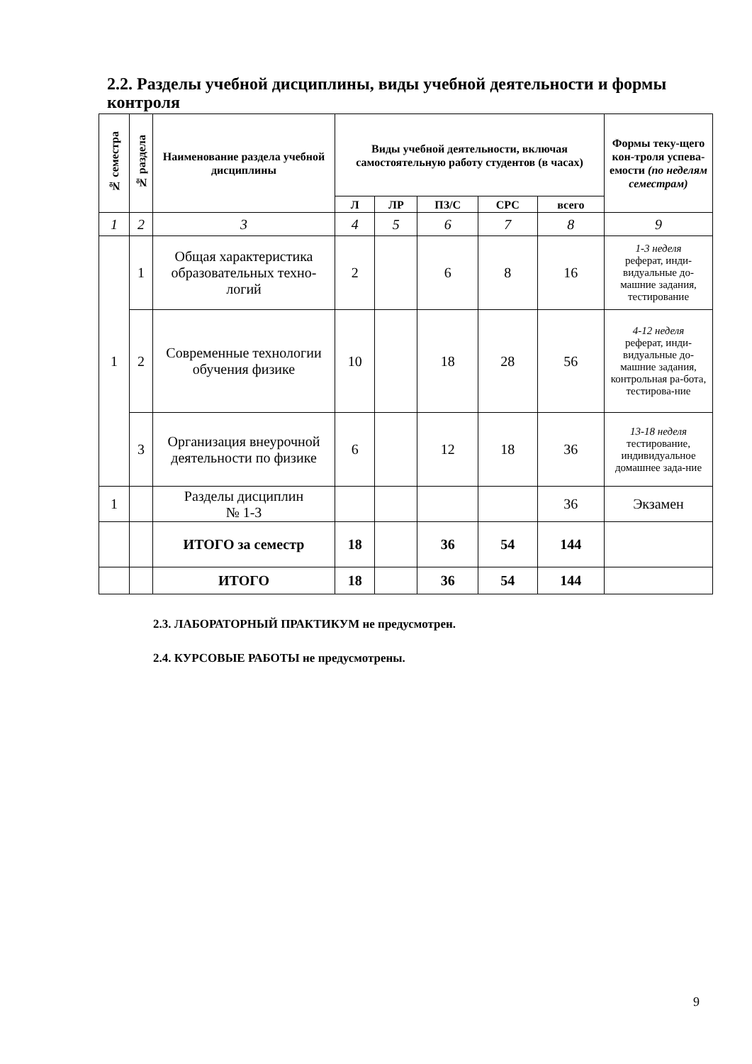2.2. Разделы учебной дисциплины, виды учебной деятельности и формы контроля
| № семестра | № раздела | Наименование раздела учебной дисциплины | Виды учебной деятельности, включая самостоятельную работу студентов (в часах) | | | | | Формы теку-щего кон-троля успева-емости (по неделям семестрам) |
| --- | --- | --- | --- | --- | --- | --- | --- | --- |
| | | | Л | ЛР | ПЗ/С | СРС | всего | |
| 1 | 2 | 3 | 4 | 5 | 6 | 7 | 8 | 9 |
| 1 | 1 | Общая характеристика образовательных техно-логий | 2 | | 6 | 8 | 16 | 1-3 неделя реферат, инди-видуальные до-машние задания, тестирование |
| | 2 | Современные технологии обучения физике | 10 | | 18 | 28 | 56 | 4-12 неделя реферат, инди-видуальные до-машние задания, контрольная ра-бота, тестирова-ние |
| | 3 | Организация внеурочной деятельности по физике | 6 | | 12 | 18 | 36 | 13-18 неделя тестирование, индивидуальное домашнее зада-ние |
| 1 | | Разделы дисциплин № 1-3 | | | | | 36 | Экзамен |
| | | ИТОГО за семестр | 18 | | 36 | 54 | 144 | |
| | | ИТОГО | 18 | | 36 | 54 | 144 | |
2.3. ЛАБОРАТОРНЫЙ ПРАКТИКУМ не предусмотрен.
2.4. КУРСОВЫЕ РАБОТЫ не предусмотрены.
9